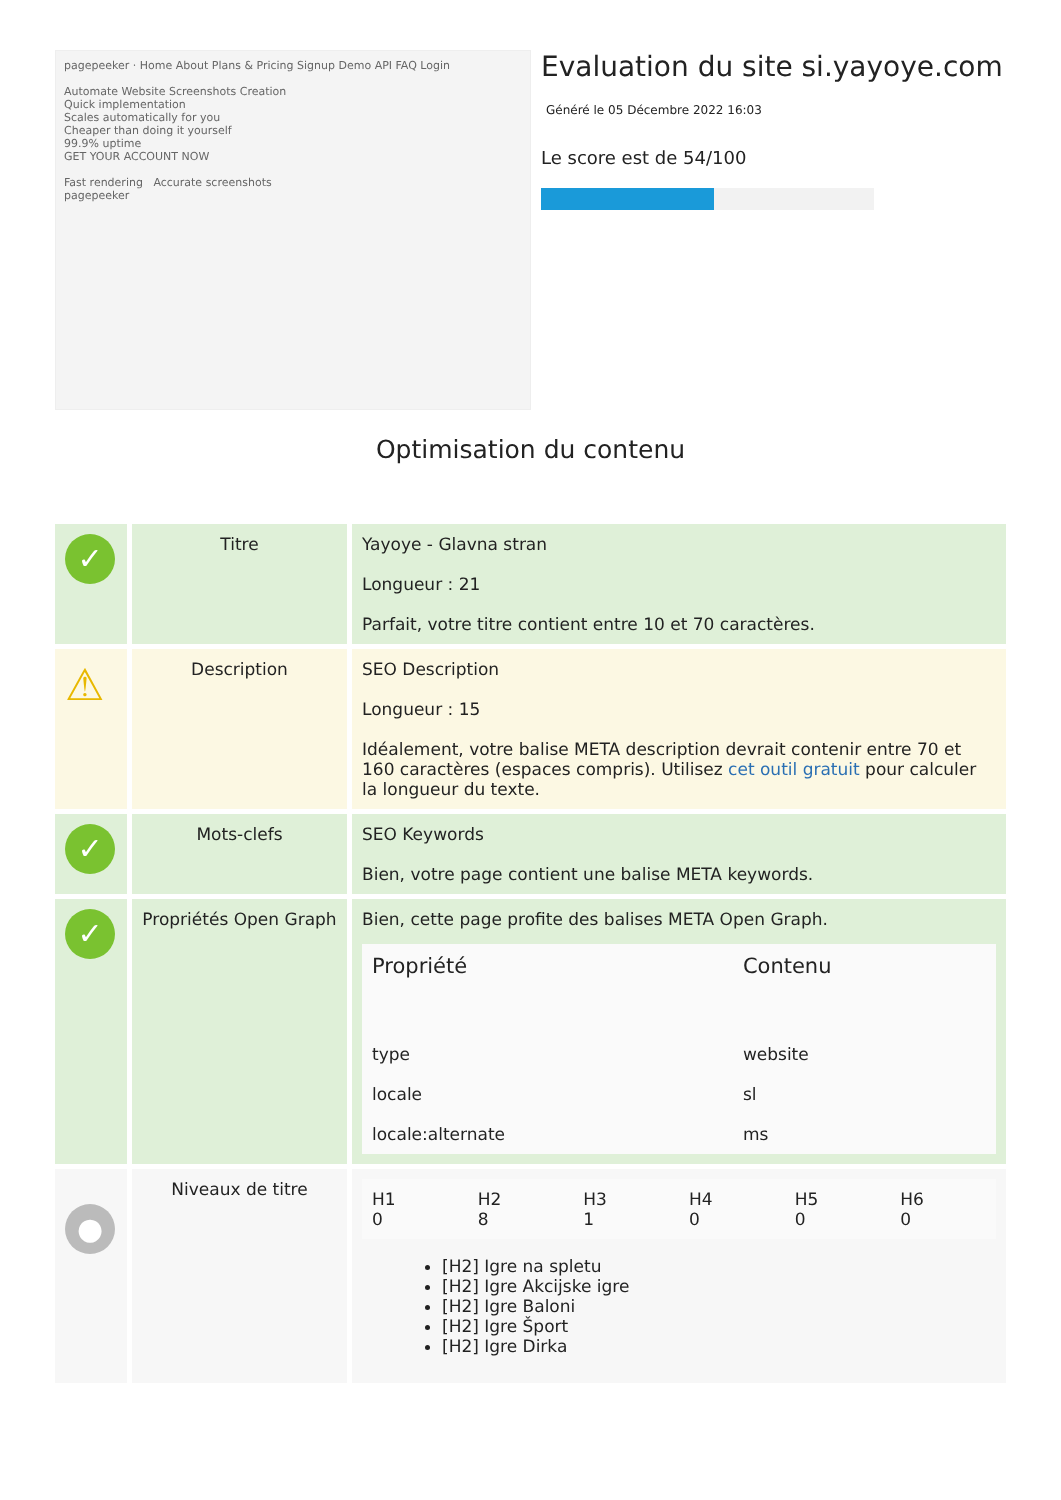pagepeeker · Home About Plans & Pricing Signup Demo API FAQ Login
Automate Website Screenshots Creation
Quick implementation
Scales automatically for you
Cheaper than doing it yourself
99.9% uptime
GET YOUR ACCOUNT NOW
Fast rendering Accurate screenshots
pagepeeker
Evaluation du site si.yayoye.com
Généré le 05 Décembre 2022 16:03
Le score est de 54/100
Optimisation du contenu
| ✓ | Titre | Yayoye - Glavna stran Longueur : 21 Parfait, votre titre contient entre 10 et 70 caractères. |
| ⚠ | Description | SEO Description Longueur : 15 Idéalement, votre balise META description devrait contenir entre 70 et 160 caractères (espaces compris). Utilisez cet outil gratuit pour calculer la longueur du texte. |
| ✓ | Mots-clefs | SEO Keywords Bien, votre page contient une balise META keywords. |
| ✓ | Propriétés Open Graph | Bien, cette page profite des balises META Open Graph. / Propriété / Contenu / / --- / --- / / type / website / / locale / sl / / locale:alternate / ms / |
| ● | Niveaux de titre | / H1 0 / H2 8 / H3 1 / H4 0 / H5 0 / H6 0 / [H2] Igre na spletu [H2] Igre Akcijske igre [H2] Igre Baloni [H2] Igre Šport [H2] Igre Dirka |